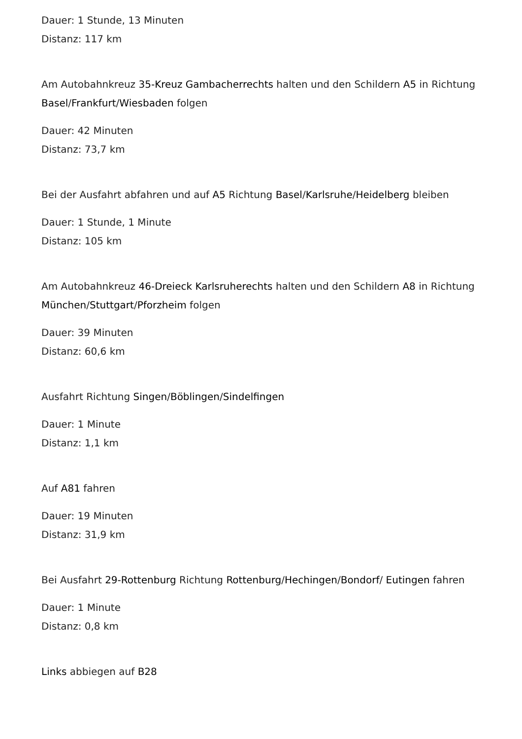Dauer: 1 Stunde, 13 Minuten
Distanz: 117 km
Am Autobahnkreuz 35-Kreuz Gambacherrechts halten und den Schildern A5 in Richtung Basel/Frankfurt/Wiesbaden folgen
Dauer: 42 Minuten
Distanz: 73,7 km
Bei der Ausfahrt abfahren und auf A5 Richtung Basel/Karlsruhe/Heidelberg bleiben
Dauer: 1 Stunde, 1 Minute
Distanz: 105 km
Am Autobahnkreuz 46-Dreieck Karlsruherechts halten und den Schildern A8 in Richtung München/Stuttgart/Pforzheim folgen
Dauer: 39 Minuten
Distanz: 60,6 km
Ausfahrt Richtung Singen/Böblingen/Sindelfingen
Dauer: 1 Minute
Distanz: 1,1 km
Auf A81 fahren
Dauer: 19 Minuten
Distanz: 31,9 km
Bei Ausfahrt 29-Rottenburg Richtung Rottenburg/Hechingen/Bondorf/ Eutingen fahren
Dauer: 1 Minute
Distanz: 0,8 km
Links abbiegen auf B28